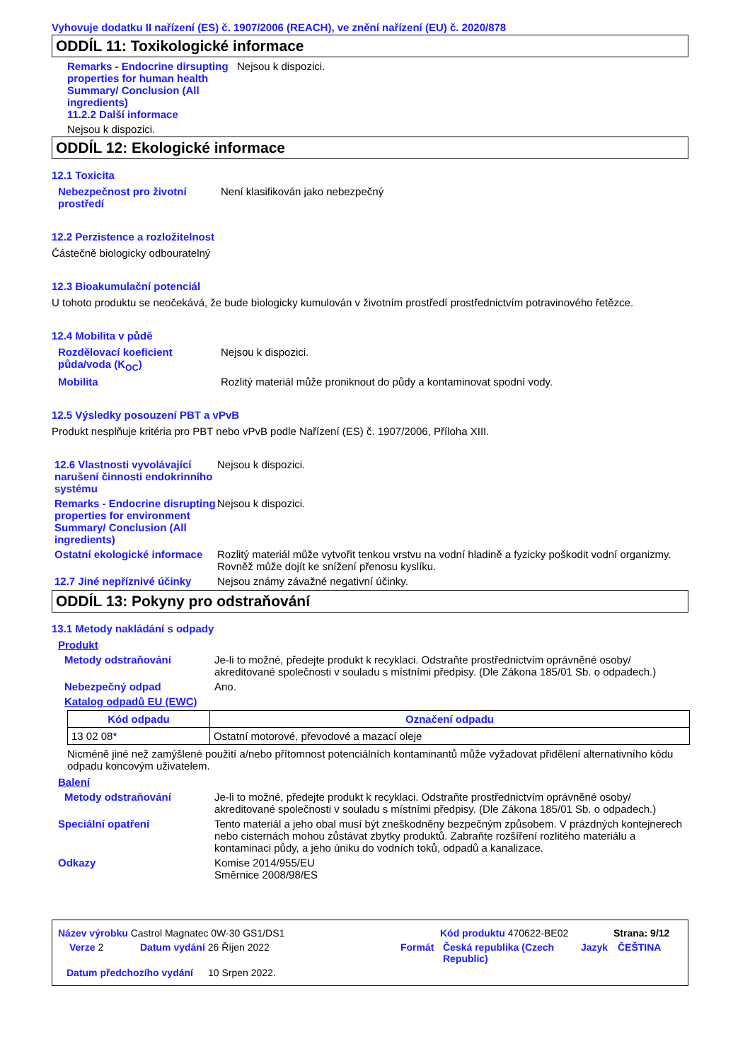Vyhovuje dodatku II nařízení (ES) č. 1907/2006 (REACH), ve znění nařízení (EU) č. 2020/878
ODDÍL 11: Toxikologické informace
Remarks - Endocrine dirsupting properties for human health Summary/ Conclusion (All ingredients)
11.2.2 Další informace
Nejsou k dispozici.
Nejsou k dispozici.
ODDÍL 12: Ekologické informace
12.1 Toxicita
Nebezpečnost pro životní prostředí
Není klasifikován jako nebezpečný
12.2 Perzistence a rozložitelnost
Částečně biologicky odbouratelný
12.3 Bioakumulační potenciál
U tohoto produktu se neočekává, že bude biologicky kumulován v životním prostředí prostřednictvím potravinového řetězce.
12.4 Mobilita v půdě
Rozdělovací koeficient půda/voda (K<sub>OC</sub>)
Nejsou k dispozici.
Mobilita Rozlitý materiál může proniknout do půdy a kontaminovat spodní vody.
12.5 Výsledky posouzení PBT a vPvB
Produkt nesplňuje kritéria pro PBT nebo vPvB podle Nařízení (ES) č. 1907/2006, Příloha XIII.
12.6 Vlastnosti vyvolávající narušení činnosti endokrinního systému
Nejsou k dispozici.
Remarks - Endocrine disrupting properties for environment Summary/ Conclusion (All ingredients)
Nejsou k dispozici.
Ostatní ekologické informace
Rozlitý materiál může vytvořit tenkou vrstvu na vodní hladině a fyzicky poškodit vodní organizmy. Rovněž může dojít ke snížení přenosu kyslíku.
12.7 Jiné nepříznivé účinky
Nejsou známy závažné negativní účinky.
ODDÍL 13: Pokyny pro odstraňování
13.1 Metody nakládání s odpady
Produkt
Metody odstraňování Je-li to možné, předejte produkt k recyklaci. Odstraňte prostřednictvím oprávněné osoby/ akreditované společnosti v souladu s místními předpisy. (Dle Zákona 185/01 Sb. o odpadech.)
Nebezpečný odpad Ano.
Katalog odpadů EU (EWC)
| Kód odpadu | Označení odpadu |
| --- | --- |
| 13 02 08* | Ostatní motorové, převodové a mazací oleje |
Nicméně jiné než zamýšlené použití a/nebo přítomnost potenciálních kontaminantů může vyžadovat přidělení alternativního kódu odpadu koncovým uživatelem.
Balení
Metody odstraňování Je-li to možné, předejte produkt k recyklaci. Odstraňte prostřednictvím oprávněné osoby/ akreditované společnosti v souladu s místními předpisy. (Dle Zákona 185/01 Sb. o odpadech.)
Speciální opatření Tento materiál a jeho obal musí být zneškodněny bezpečným způsobem. V prázdných kontejnerech nebo cisternách mohou zůstávat zbytky produktů. Zabraňte rozšíření rozlitého materiálu a kontaminaci půdy, a jeho úniku do vodních toků, odpadů a kanalizace.
Odkazy Komise 2014/955/EU
Směrnice 2008/98/ES
Název výrobku Castrol Magnatec 0W-30 GS1/DS1 Kód produktu 470622-BE02 Strana: 9/12
Verze 2 Datum vydání 26 Říjen 2022 Formát Česká republika (Czech Republic)
Jazyk ČEŠTINA
Datum předchozího vydání
10 Srpen 2022.